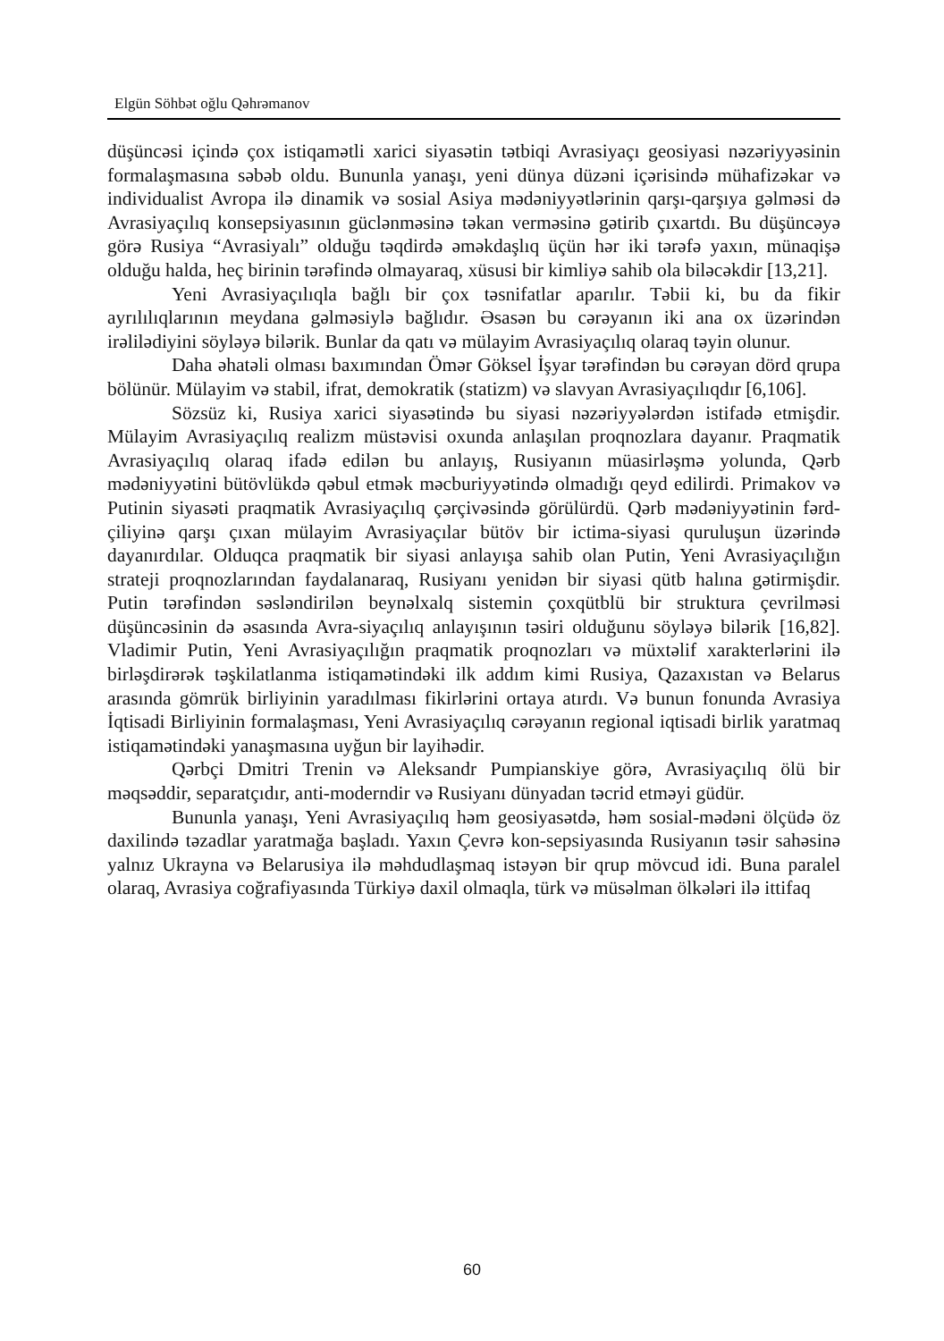Elgün Söhbət oğlu Qəhrəmanov
düşüncəsi içində çox istiqamətli xarici siyasətin tətbiqi Avrasiyaçı geosiyasi nəzəriyyəsinin formalaşmasına səbəb oldu. Bununla yanaşı, yeni dünya düzəni içərisində mühafizəkar və individualist Avropa ilə dinamik və sosial Asiya mədəniyyətlərinin qarşı-qarşıya gəlməsi də Avrasiyaçılıq konsepsiyasının güclənməsinə təkan verməsinə gətirib çıxartdı. Bu düşüncəyə görə Rusiya “Avrasiyalı” olduğu təqdirdə əməkdaşlıq üçün hər iki tərəfə yaxın, münaqişə olduğu halda, heç birinin tərəfində olmayaraq, xüsusi bir kimliyə sahib ola biləcəkdir [13,21].
Yeni Avrasiyaçılıqla bağlı bir çox təsnifatlar aparılır. Təbii ki, bu da fikir ayrılılıqlarının meydana gəlməsiylə bağlıdır. Əsasən bu cərəyanın iki ana ox üzərindən irəlilədiyini söyləyə bilərik. Bunlar da qatı və mülayim Avrasiyaçılıq olaraq təyin olunur.
Daha əhatəli olması baxımından Ömər Göksel İşyar tərəfindən bu cərəyan dörd qrupa bölünür. Mülayim və stabil, ifrat, demokratik (statizm) və slavyan Avrasiyaçılıqdır [6,106].
Sözsüz ki, Rusiya xarici siyasətində bu siyasi nəzəriyyələrdən istifadə etmişdir. Mülayim Avrasiyaçılıq realizm müstəvisi oxunda anlaşılan proqnozlara dayanır. Praqmatik Avrasiyaçılıq olaraq ifadə edilən bu anlayış, Rusiyanın müasirləşmə yolunda, Qərb mədəniyyətini bütövlükdə qəbul etmək məcburiyyətində olmadığı qeyd edilirdi. Primakov və Putinin siyasəti praqmatik Avrasiyaçılıq çərçivəsində görülürdü. Qərb mədəniyyətinin fərd-çiliyinə qarşı çıxan mülayim Avrasiyaçılar bütöv bir ictima-siyasi quruluşun üzərində dayanırdılar. Olduqca praqmatik bir siyasi anlayışa sahib olan Putin, Yeni Avrasiyaçılığın strateji proqnozlarından faydalanaraq, Rusiyanı yenidən bir siyasi qütb halına gətirmişdir. Putin tərəfindən səsləndirilən beynəlxalq sistemin çoxqütblü bir struktura çevrilməsi düşüncəsinin də əsasında Avra-siyaçılıq anlayışının təsiri olduğunu söyləyə bilərik [16,82]. Vladimir Putin, Yeni Avrasiyaçılığın praqmatik proqnozları və müxtəlif xarakterlərini ilə birləşdirərək təşkilatlanma istiqamətindəki ilk addım kimi Rusiya, Qazaxıstan və Belarus arasında gömrük birliyinin yaradılması fikirlərini ortaya atırdı. Və bunun fonunda Avrasiya İqtisadi Birliyinin formalaşması, Yeni Avrasiyaçılıq cərəyanın regional iqtisadi birlik yaratmaq istiqamətindəki yanaşmasına uyğun bir layihədir.
Qərbçi Dmitri Trenin və Aleksandr Pumpianskiye görə, Avrasiyaçılıq ölü bir məqsəddir, separatçıdır, anti-moderndir və Rusiyanı dünyadan təcrid etməyi güdür.
Bununla yanaşı, Yeni Avrasiyaçılıq həm geosiyasətdə, həm sosial-mədəni ölçüdə öz daxilində təzadlar yaratmağa başladı. Yaxın Çevrə kon-sepsiyasında Rusiyanın təsir sahəsinə yalnız Ukrayna və Belarusiya ilə məhdudlaşmaq istəyən bir qrup mövcud idi. Buna paralel olaraq, Avrasiya coğrafiyasında Türkiyə daxil olmaqla, türk və müsəlman ölkələri ilə ittifaq
60